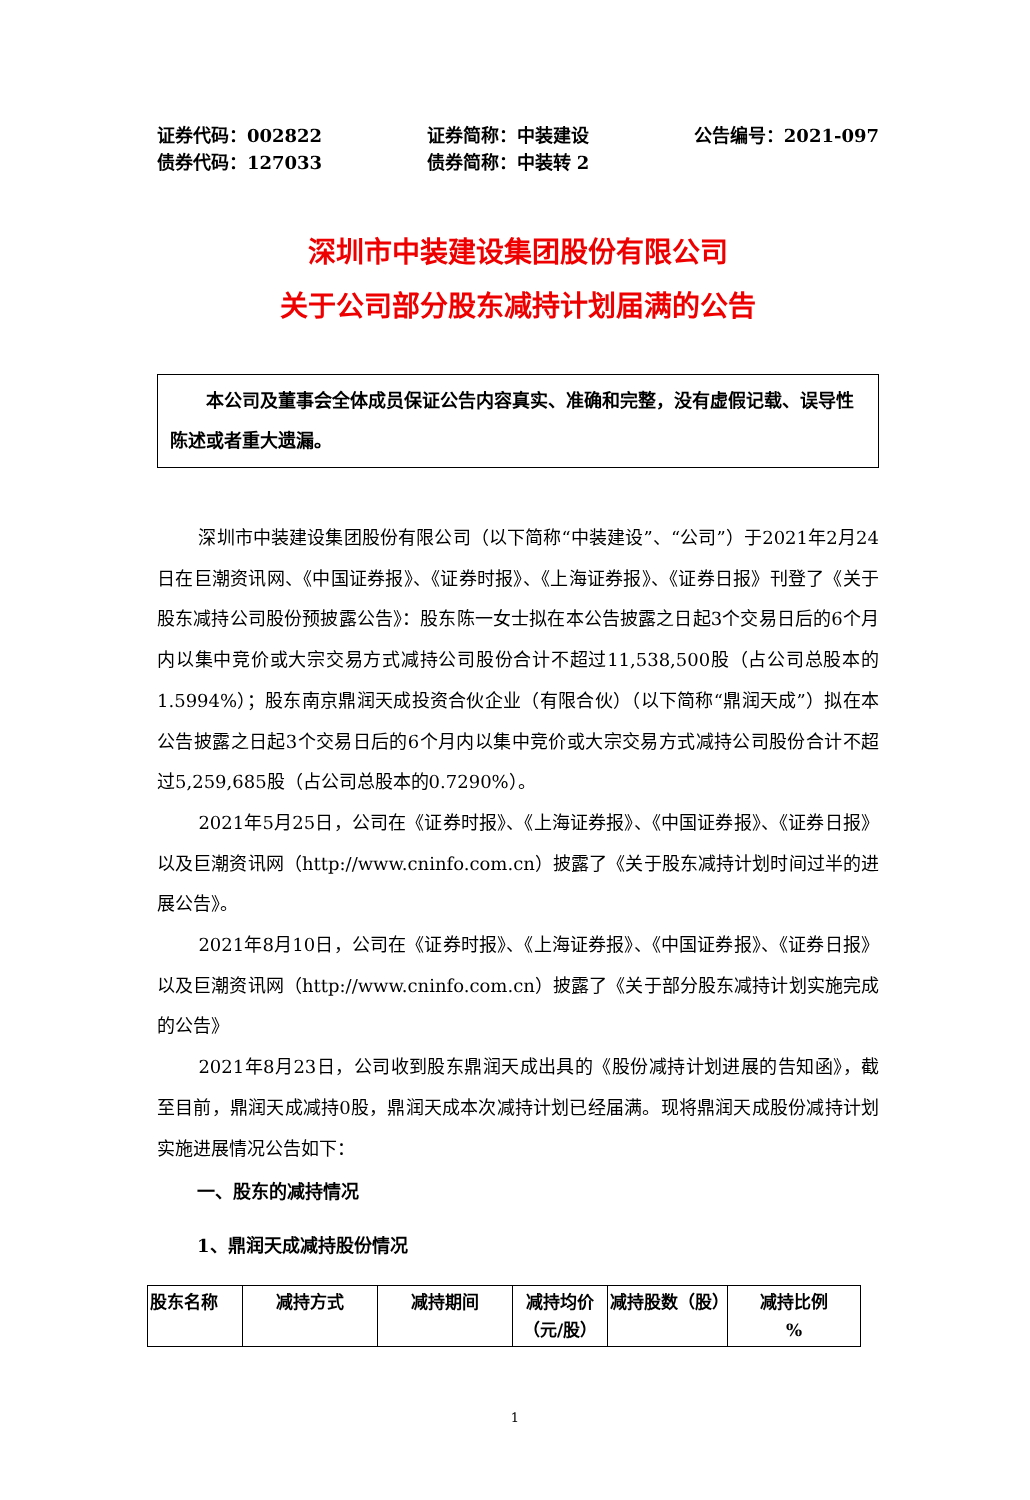证券代码：002822
债券代码：127033
证券简称：中装建设
债券简称：中装转 2
公告编号：2021-097
深圳市中装建设集团股份有限公司
关于公司部分股东减持计划届满的公告
本公司及董事会全体成员保证公告内容真实、准确和完整，没有虚假记载、误导性陈述或者重大遗漏。
深圳市中装建设集团股份有限公司（以下简称“中装建设”、“公司”）于2021年2月24日在巨潮资讯网、《中国证券报》、《证券时报》、《上海证券报》、《证券日报》刊登了《关于股东减持公司股份预披露公告》：股东陈一女士拟在本公告披露之日起3个交易日后的6个月内以集中竞价或大宗交易方式减持公司股份合计不超过11,538,500股（占公司总股本的1.5994%）；股东南京鼎润天成投资合伙企业（有限合伙）（以下简称“鼎润天成”）拟在本公告披露之日起3个交易日后的6个月内以集中竞价或大宗交易方式减持公司股份合计不超过5,259,685股（占公司总股本的0.7290%）。
2021年5月25日，公司在《证券时报》、《上海证券报》、《中国证券报》、《证券日报》以及巨潮资讯网（http://www.cninfo.com.cn）披露了《关于股东减持计划时间过半的进展公告》。
2021年8月10日，公司在《证券时报》、《上海证券报》、《中国证券报》、《证券日报》以及巨潮资讯网（http://www.cninfo.com.cn）披露了《关于部分股东减持计划实施完成的公告》
2021年8月23日，公司收到股东鼎润天成出具的《股份减持计划进展的告知函》，截至目前，鼎润天成减持0股，鼎润天成本次减持计划已经届满。现将鼎润天成股份减持计划实施进展情况公告如下：
一、股东的减持情况
1、鼎润天成减持股份情况
| 股东名称 | 减持方式 | 减持期间 | 减持均价（元/股） | 减持股数（股） | 减持比例 % |
1